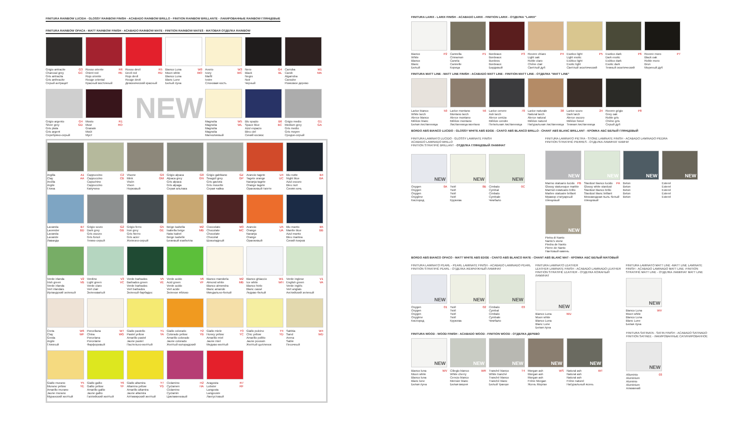FINITURA RAINBOW LUCIDA - GLOSSY RAINBOW FINISH - ACABADO RAINBOW BRILLO - FINITION RAINBOW BRILLANTE - ЛАКИРОВАННЫЕ RAINBOW ГЛЯНЦЕВЫЕ
FINITURA RAINBOW OPACA - MATT RAINBOW FINISH - ACABADO RAINBOW MATE - FINITION RAINBOW MATES - МАТОВАЯ ОТДЕЛКА RAINBOW
G3
GC Grigio antracite
Charcoal grey
Gris antracita
Gris anthracite
Серый антрацит
R6
RE Rosso oriente
Orient red
Rojo oriente
Rouge oriental
Красный восточный
R5
RD Rosso devil
Devil red
Rojo devil
Rouge devil
Демонический красный
W0
WO Bianco Luna
Moon white
Blanco Luna
Blanc Lune
Белый луна
W3
WC Avorio
Ivory
Marfil
Ivoire
Слоновая кость
G4
BL Nero
Black
Negro
Noir
Черный
M1
MA Carruba
Carob
Algarroba
Caroube
Рожковое дерево
G4
GD Grigio argento
Silver grey
Gris plata
Gris argent
Серебряно-серый
R1
RO Mosto
Must
Granate
Moût
Муст
NEW
W5
WL Magnolia
Magnolia
Magnolia
Magnolia
Магнолиевый
B6
BC Blu spazio
Space blue
Azul espacio
Bleu ciel
Синий космос
G1
GA Grigio medio
Medium grey
Gris medio
Gris moyen
Средне-серый
A1
AA Argilla
Clay
Arcilla
Argile
Глина
C2
CB Cappuccino
Cappuccino
Capuchino
Cappuccino
Капучино
G9
GM Visone
Mink
Visón
Vison
Норковый
G0
GN Grigio alpaca
Alpaca grey
Gris alpaca
Gris alpaga
Серая альпака
GZ
GP Grigio gabbiano
Seagull grey
Gris gaviota
Gris mouette
Серая чайка
U4
UC Arancio tagete
Tagete orange
Naranja tagete
Orange tagete
Оранжевый тагете
B4
BA Blu notte
Night blue
Azul oscuro
Bleu nuit
Синяя ночь
B7
BD Lavanda
Lavender
Lavanda
Lavande
Лаванда
G2
GB Grigio scuro
Dark grey
Gris oscuro
Gris foncé
Темно-серый
G5
GE Grigio ferro
Iron grey
Gris hierro
Gris acier
Железно-серый
M2
MB Beige isabella
Isabella beige
Nata Isabel
Beige isabelle
Бежевый изабелла
M3
MC Cioccolato
Chocolate
Chocolate
Chocolat
Шоколадный
U5
UA Arancio
Orange
Naranja
Orange
Оранжевый
B5
BB Blu manto
Mantle blue
Azul manto
Bleu mantea
Синий покров
V2
VB Verde irlanda
Irish green
Verde irlanda
Vert irlandais
Ирландский зеленый
V3
VC Verdino
Light green
Verde claro
Vert clair
Зеленоватый
V5
VE Verde barbados
Barbados green
Verde barbados
Vert barbados
Зеленый барбадос
V6
VF Verde acido
Acid green
Verde acido
Vert acide
Зеленое яблоко
M2
MB Bianco mandorla
Almond white
Blanco almendra
Blanc amande
Миндально-белый
W1
WH Bianco ghiaccio
Ice white
Blanco hielo
Blanc cassé
Ледово-белый
V1
VA Verde inglese
English green
Verde inglés
Vert anglais
Английский зеленый
W6
WF Creta
Clay
Greda
Argile
Глинный
W7
WG Porcellana
China
Porcelana
Porcelaine
Фарфоровый
Y1
YA Giallo pastello
Pastel yellow
Amarillo pastel
Jaune pastel
Пастельно-желтый
Y2
YB Giallo colorado
Colorado yellow
Amarillo colorado
Jaune colorado
Желтый колорадский
Y3
YC Giallo miele
Honey yellow
Amarillo miel
Jaune miel
Медово-желтый
Y4
YD Giallo pulcino
Chic yellow
Amarillo pollito
Jaune poussin
Желтый цыпленок
W4
WD Sabbia
Sand
Arena
Sable
Песочный
Y5
YE Giallo murano
Murano yellow
Amarillo murano
Jaune murano
Муранский желтый
Y6
YF Giallo gallio
Gallio yellow
Amarillo gallio
Jaune gallio
Галлийский желтый
Y7
YG Giallo altamira
Altamira yellow
Amarillo altamira
Jaune altamira
Алтамирский желтый
H2
HA Ciclamino
Cyclamen
Ciclamino
Cyclamin
Цикламеновый
R7
RF Aragosta
Lobster
Langosta
Langouste
Лангустовый
FINITURA LARIX - LARIX FINISH - ACABADO LARIX - FINITION LARIX - ОТДЕЛКА "LARIX"
P2 Bianco
White
Blanco
Blanc
Белый
P1 Cannella
Cinnamon
Canela
Cannelle
Корица
P3 Bordeaux
Bordeaux
Burdeos
Bordeaux
Бордовый
P4 Rovere chiaro
Light oak
Roble claro
Chêne clair
Светлый дуб
P5 Esotico light
Light exotic
Exótico light
Exotic light
Светлый экзотический
P6 Esotico dark
Dark exotic
Exótico dark
Exotic dark
Темный экзотический
P7 Rovere moro
Black oak
Roble moro
Brun
Мореный дуб
FINITURA MATT LINE - MATT LINE FINISH - ACABADO MATT LINE - FINITION MATT LINE - ОТДЕЛКА "MATT LINE"
50 Larice bianco
White larch
Alerce blanco
Mélèze blanc
Белая лиственница
56 Larice montano
Montano larch
Alerce montano
Mélèze montano
Лиственница монтано
70 Larice cenere
Ash larch
Alerce ceniza
Mélèze cendre
Пепельная лиственница
38 Larice naturale
Natural larch
Alerce natural
Mélèze naturel
Натуральная лиственница
24 Larice scuro
Dark larch
Alerce oscuro
Mélèze foncé
Темная лиственница
P8 Rovere grigio
Grey oak
Roble gris
Chêne gris
Серый дуб
BORDO ABS BIANCO LUCIDO - GLOSSY WHITE ABS EDGE - CANTO ABS BLANCO BRILLO - CHANT ABS BLANC BRILLANT - КРОМКА АБС БЕЛЫЙ ГЛЯНЦЕВЫЙ
FINITURA LAMINATO LUCIDO - GLOSSY LAMINATE FINISH
ACABADO LAMINADO BRILLO
FINITION STRATIFIÉ BRILLANT - ОТДЕЛКА ГЛЯНЦЕВЫЙ ЛАМИНАТ
NEW
0A Oxygen
Oxygen
Oxygen
Oxygène
Кислород
NEW
0B Twirl
Twirl
Twirl
Twirl
Кружева
NEW
0C Cimbalo
Cymbal
Cimbalo
Cymbale
Чембало
FINITURA LAMINATO PIETRA - STONE LAMINATE FINISH - ACABADO LAMINADO PIEDRA
FINITION STRATIFIÉ PIERRES - ОТДЕЛКА ЛАМИНАТ КАМНИ
NEW
PB Marmo statuario lucido
Glossy statuesque marble
Marmol estatuario brillo
Marbre statuaire brillant
Мрамор статуарный глянцевый
NEW
PA Stardust bianco lucido
Glossy white stardust
Stardust blanco brillo
Stardust blanc brillant
Межзвездная пыль белый глянцевый
NEW
Beton
Beton
Beton
Beton
Beton
NEW
Esterel
Esterel
Esterel
Esterel
Esterel
NEW
Pietra di Nanto
Nanto's stone
Piedra de Nanto
Pierre de Nanto
Нантовый камень
BORDO ABS BIANCO OPACO - MATT WHITE ABS EDGE - CANTO ABS BLANCO MATE - CHANT ABS BLANC MAT - КРОМКА АБС БЕЛЫЙ МАТОВЫЙ
FINITURA LAMINATO PEARL - PEARL LAMINATE FINISH - ACABADO LAMINADO PEARL
FINITION STRATIFIÉ PEARL - ОТДЕЛКА ЖЕМЧУЖНЫЙ ЛАМИНАТ
NEW
01 Oxygen
Oxygen
Oxygen
Oxygène
Кислород
NEW
02 Twirl
Twirl
Twirl
Twirl
Кружева
NEW
03 Cimbalo
Cymbal
Cimbalo
Cymbale
Чембало
FINITURA LAMINATO LEATHER
LEATHER LAMINATE FINISH - ACABADO LAMINADO LEATHER
FINITION STRATIFIÉ LEATHER - ОТДЕЛКА КОЖАНЫЙ ЛАМИНАТ
NEW
WU Bianco Luna
Moon white
Blanco Luna
Blanc Lune
Белая луна
FINITURA LAMINATO MATT LINE -MATT LINE LAMINATE FINISH - ACABADO LAMINADO MATT LINE -FINITION STRATIFIÉ MATT LINE - ОТДЕЛКА ЛАМИНАТ MATT LINE
NEW
WV Bianco Luna
Moon white
Blanco Luna
Blanc Lune
Белая луна
FINITURA WOOD - WOOD FINISH - ACABADO WOOD - FINITION WOOD - ОТДЕЛКА ДЕРЕВО
NEW
WV Bianco luna
Moon white
Blanco luna
Blanc lune
Белая луна
NEW
WR Ciliegio bianco
White cherry
Cerezo blanco
Merisier blanc
Белая вишня
NEW
T4 Tranché bianco
White tranché
Tranché blanco
Tranché blanc
Белый транше
NEW
WS Morgan ash
Morgan ash
Morgan ash
Frêne Morgan
Ясень Морган
NEW
WT Natural ash
Natural ash
Natural ash
Frêne naturel
Натуральный ясень
FINITURA SATINATA - SATIN FINISH - ACABADO SATINADO
FINITION SATINEE - ЛАКИРОВАННЫЕ САТИНИРОВАННОЕ
NEW
03 Alluminio
Aluminium
Aluminio
Aluminium
Алюминий